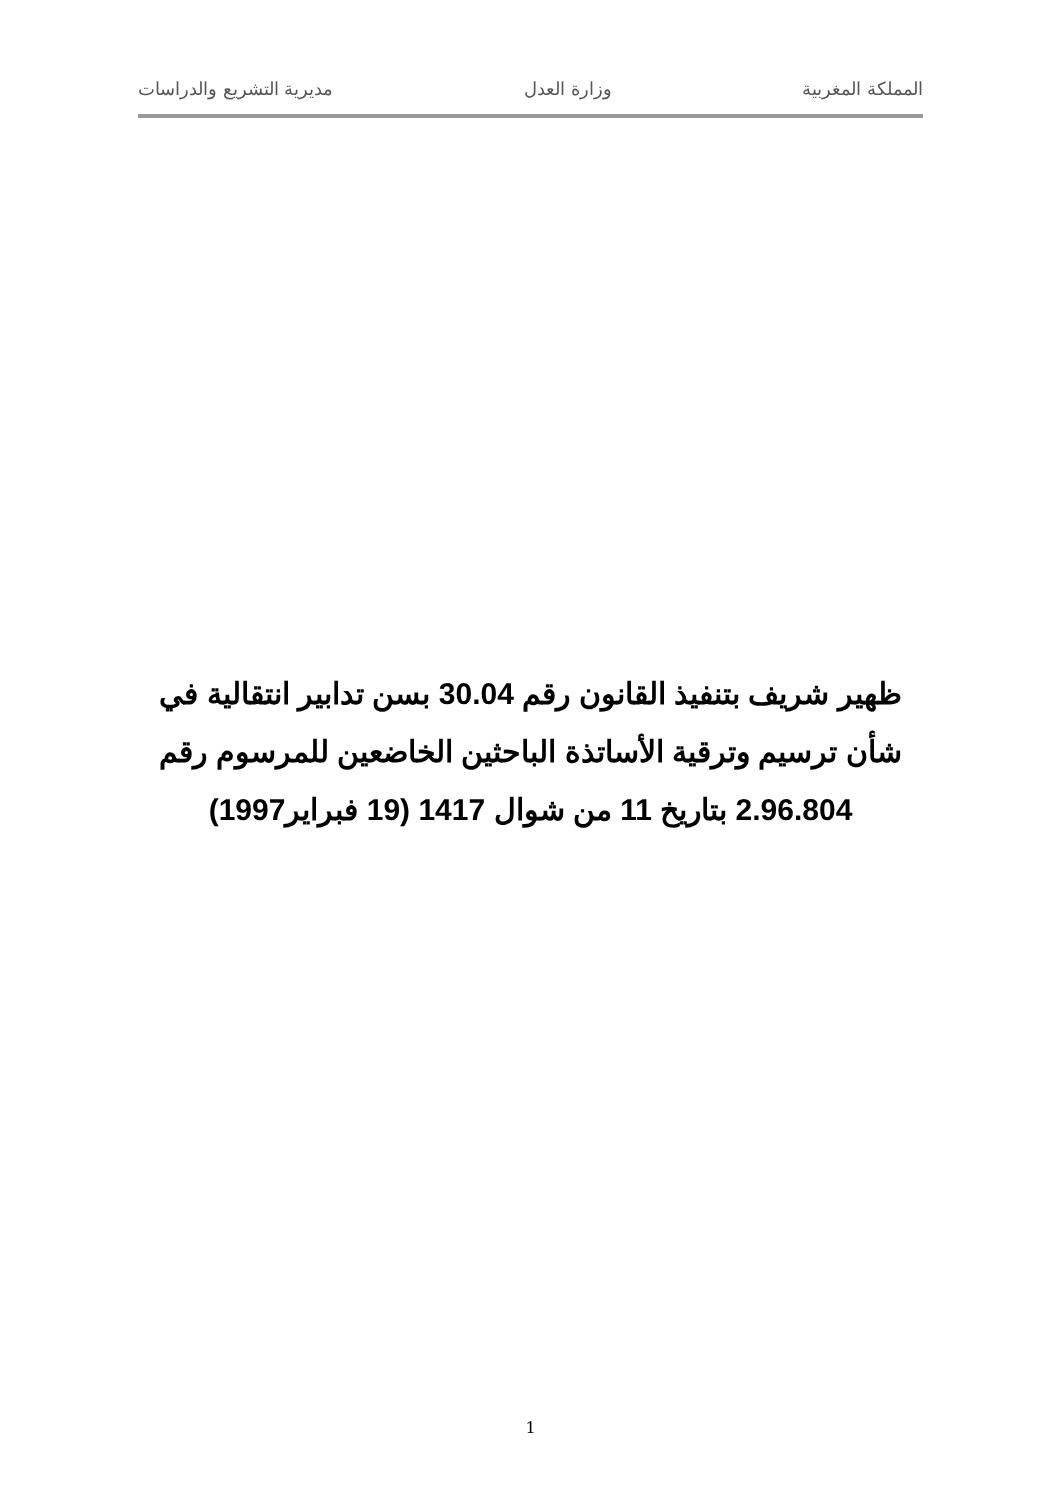المملكة المغربية وزارة العدل مديرية التشريع والدراسات
ظهير شريف بتنفيذ القانون رقم 30.04 بسن تدابير انتقالية في شأن ترسيم وترقية الأساتذة الباحثين الخاضعين للمرسوم رقم 2.96.804 بتاريخ 11 من شوال 1417 (19 فبراير1997)
1